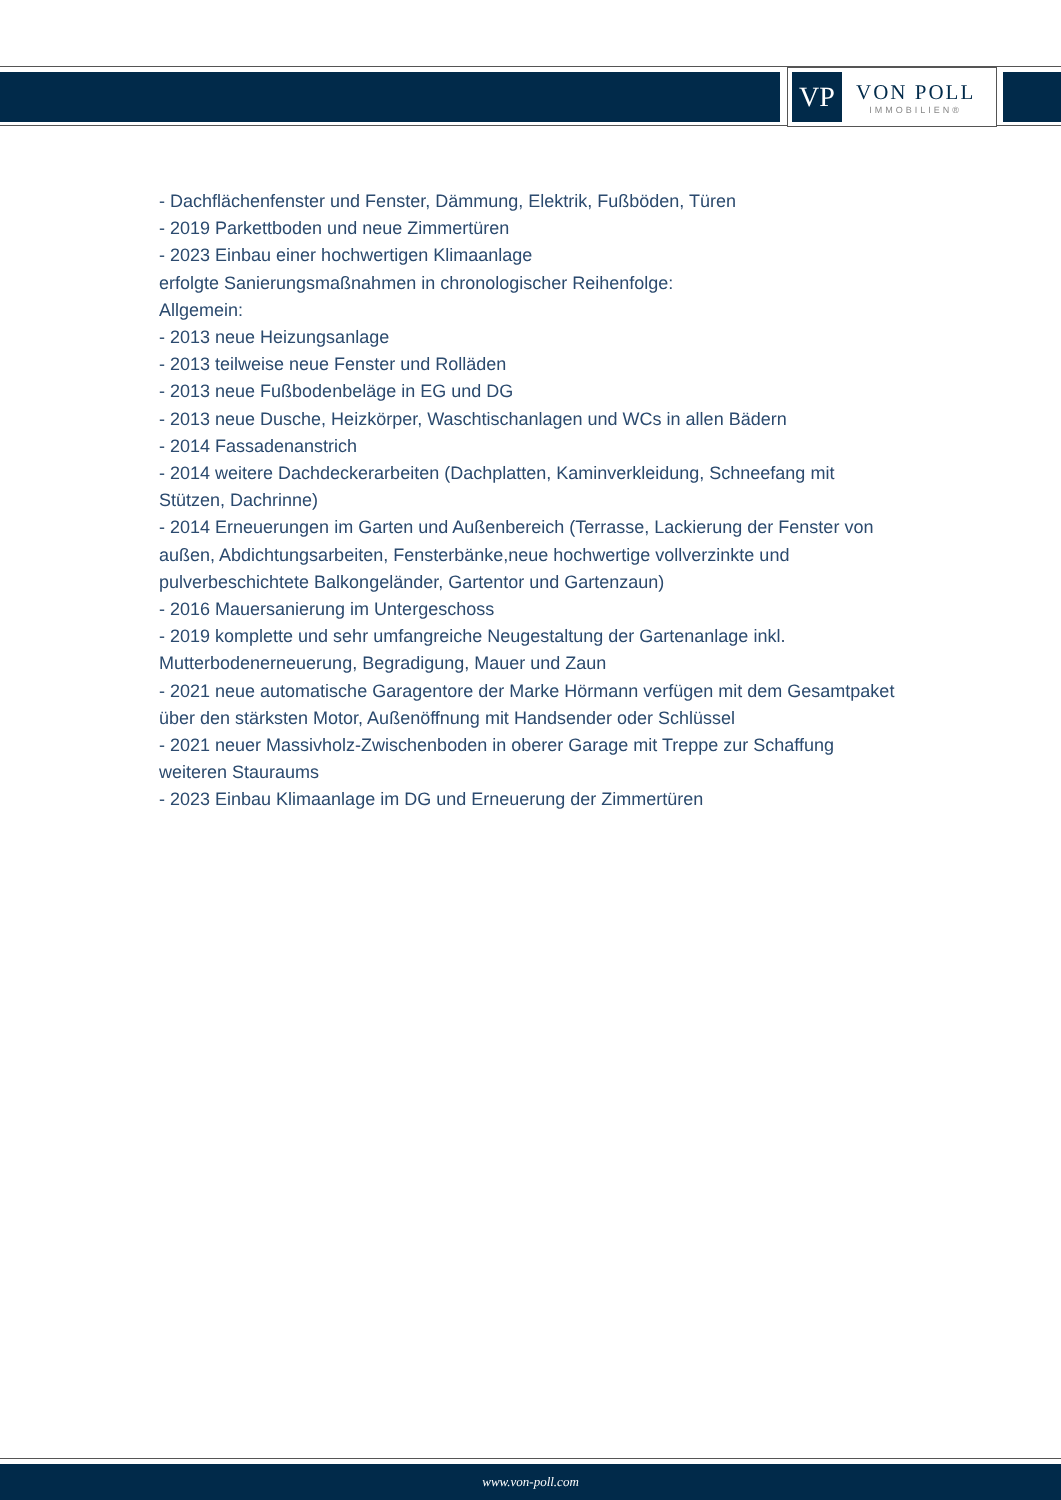VP
VON POLL
IMMOBILIEN®
- Dachflächenfenster und Fenster, Dämmung, Elektrik, Fußböden, Türen
- 2019 Parkettboden und neue Zimmertüren
- 2023 Einbau einer hochwertigen Klimaanlage
erfolgte Sanierungsmaßnahmen in chronologischer Reihenfolge:
Allgemein:
- 2013 neue Heizungsanlage
- 2013 teilweise neue Fenster und Rolläden
- 2013 neue Fußbodenbeläge in EG und DG
- 2013 neue Dusche, Heizkörper, Waschtischanlagen und WCs in allen Bädern
- 2014 Fassadenanstrich
- 2014 weitere Dachdeckerarbeiten (Dachplatten, Kaminverkleidung, Schneefang mit Stützen, Dachrinne)
- 2014 Erneuerungen im Garten und Außenbereich (Terrasse, Lackierung der Fenster von außen, Abdichtungsarbeiten, Fensterbänke,neue hochwertige vollverzinkte und pulverbeschichtete Balkongeländer, Gartentor und Gartenzaun)
- 2016 Mauersanierung im Untergeschoss
- 2019 komplette und sehr umfangreiche Neugestaltung der Gartenanlage inkl. Mutterbodenerneuerung, Begradigung, Mauer und Zaun
- 2021 neue automatische Garagentore der Marke Hörmann verfügen mit dem Gesamtpaket über den stärksten Motor, Außenöffnung mit Handsender oder Schlüssel
- 2021 neuer Massivholz-Zwischenboden in oberer Garage mit Treppe zur Schaffung weiteren Stauraums
- 2023 Einbau Klimaanlage im DG und Erneuerung der Zimmertüren
www.von-poll.com